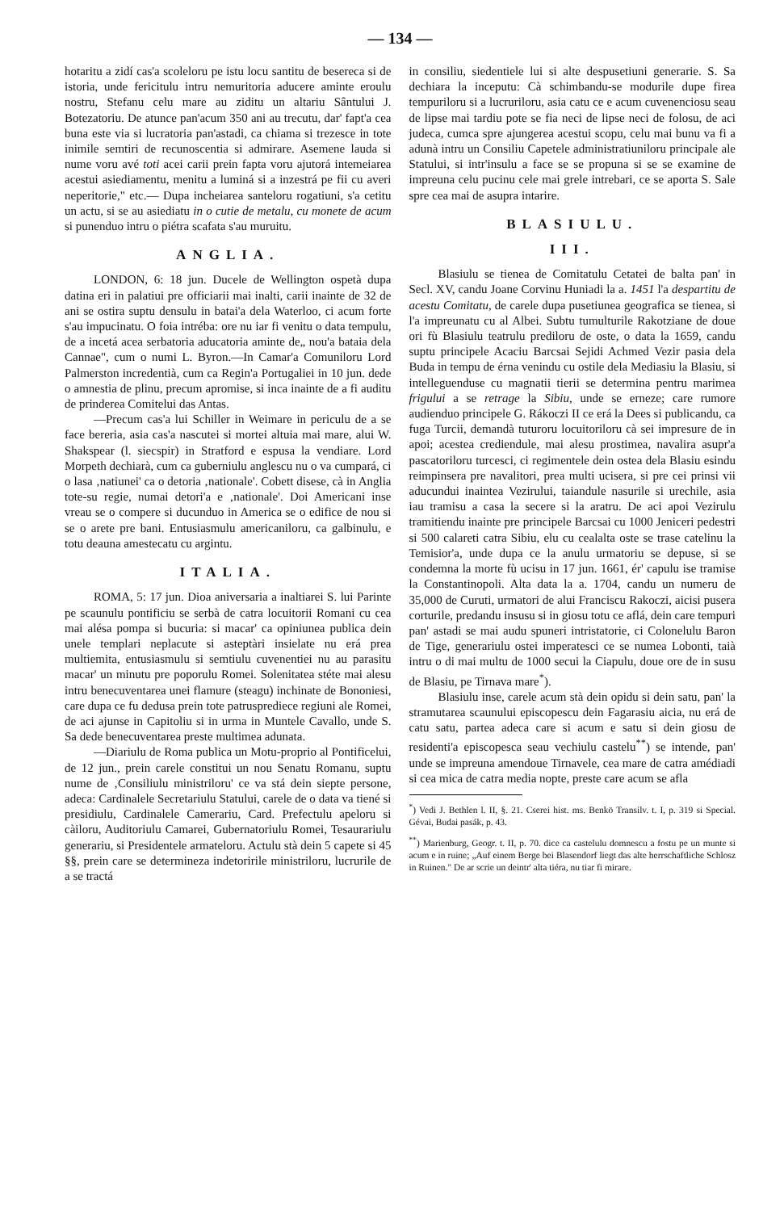— 134 —
hotaritu a zidí cas'a scoleloru pe istu locu santitu de besereca si de istoria, unde fericitulu intru nemuritoria aducere aminte eroulu nostru, Stefanu celu mare au ziditu un altariu Sântului J. Botezatoriu. De atunce pan'acum 350 ani au trecutu, dar' fapt'a cea buna este via si lucratoria pan'astadi, ca chiama si trezesce in tote inimile semtiri de recunoscentia si admirare. Asemene lauda si nume voru avé toti acei carii prein fapta voru ajutorá intemeiarea acestui asiediamentu, menitu a luminá si a inzestrá pe fii cu averi neperitorie," etc.— Dupa incheiarea santeloru rogatiuni, s'a cetitu un actu, si se au asiediatu in o cutie de metalu, cu monete de acum si punenduo intru o piétra scafata s'au muruitu.
ANGLIA.
LONDON, 6: 18 jun. Ducele de Wellington ospetà dupa datina eri in palatiui pre officiarii mai inalti, carii inainte de 32 de ani se ostira suptu densulu in batai'a dela Waterloo, ci acum forte s'au impucinatu. O foia intréba: ore nu iar fi venitu o data tempulu, de a incetá acea serbatoria aducatoria aminte de„ nou'a bataia dela Cannae", cum o numi L. Byron.—In Camar'a Comuniloru Lord Palmerston incredentià, cum ca Regin'a Portugaliei in 10 jun. dede o amnestia de plinu, precum apromise, si inca inainte de a fi auditu de prinderea Comitelui das Antas.
—Precum cas'a lui Schiller in Weimare in periculu de a se face bereria, asia cas'a nascutei si mortei altuia mai mare, alui W. Shakspear (l. siecspir) in Stratford e espusa la vendiare. Lord Morpeth dechiarà, cum ca guberniulu anglescu nu o va cumpará, ci o lasa ‚natiunei' ca o detoria ‚nationale'. Cobett disese, cà in Anglia tote-su regie, numai detori'a e ‚nationale'. Doi Americani inse vreau se o compere si ducunduo in America se o edifice de nou si se o arete pre bani. Entusiasmulu americaniloru, ca galbinulu, e totu deauna amestecatu cu argintu.
ITALIA.
ROMA, 5: 17 jun. Dioa aniversaria a inaltiarei S. lui Parinte pe scaunulu pontificiu se serbà de catra locuitorii Romani cu cea mai alésa pompa si bucuria: si macar' ca opiniunea publica dein unele templari neplacute si asteptàri insielate nu erá prea multiemita, entusiasmulu si semtiulu cuvenentiei nu au parasitu macar' un minutu pre poporulu Romei. Solenitatea stéte mai alesu intru benecuventarea unei flamure (steagu) inchinate de Bononiesi, care dupa ce fu dedusa prein tote patrusprediece regiuni ale Romei, de aci ajunse in Capitoliu si in urma in Muntele Cavallo, unde S. Sa dede benecuventarea preste multimea adunata.
—Diariulu de Roma publica un Motu-proprio al Pontificelui, de 12 jun., prein carele constitui un nou Senatu Romanu, suptu nume de ‚Consiliulu ministriloru' ce va stá dein siepte persone, adeca: Cardinalele Secretariulu Statului, carele de o data va tiené si presidiulu, Cardinalele Camerariu, Card. Prefectulu apeloru si càiloru, Auditoriulu Camarei, Gubernatoriulu Romei, Tesaurariulu generariu, si Presidentele armateloru. Actulu stà dein 5 capete si 45 §§, prein care se determineza indetoririle ministriloru, lucrurile de a se tractá
in consiliu, siedentiele lui si alte despusetiuni generarie. S. Sa dechiara la inceputu: Cà schimbandu-se modurile dupe firea tempuriloru si a lucruriloru, asia catu ce e acum cuvenenciosu seau de lipse mai tardiu pote se fia neci de lipse neci de folosu, de aci judeca, cumca spre ajungerea acestui scopu, celu mai bunu va fi a adunà intru un Consiliu Capetele administratiuniloru principale ale Statului, si intr'insulu a face se se propuna si se se examine de impreuna celu pucinu cele mai grele intrebari, ce se aporta S. Sale spre cea mai de asupra intarire.
BLASIULU.
III.
Blasiulu se tienea de Comitatulu Cetatei de balta pan' in Secl. XV, candu Joane Corvinu Huniadi la a. 1451 l'a despartitu de acestu Comitatu, de carele dupa pusetiunea geografica se tienea, si l'a impreunatu cu al Albei. Subtu tumulturile Rakotziane de doue ori fù Blasiulu teatrulu prediloru de oste, o data la 1659, candu suptu principele Acaciu Barcsai Sejidi Achmed Vezir pasia dela Buda in tempu de érna venindu cu ostile dela Mediasiu la Blasiu, si intelleguenduse cu magnatii tierii se determina pentru marimea frigului a se retrage la Sibiu, unde se erneze; care rumore audienduo principele G. Rákoczi II ce erá la Dees si publicandu, ca fuga Turcii, demandà tuturoru locuitoriloru cà sei impresure de in apoi; acestea crediendule, mai alesu prostimea, navalira asupr'a pascatoriloru turcesci, ci regimentele dein ostea dela Blasiu esindu reimpinsera pre navalitori, prea multi ucisera, si pre cei prinsi vii aducundui inaintea Vezirului, taiandule nasurile si urechile, asia iau tramisu a casa la secere si la aratru. De aci apoi Vezirulu tramitiendu inainte pre principele Barcsai cu 1000 Jeniceri pedestri si 500 calareti catra Sibiu, elu cu cealalta oste se trase catelinu la Temisior'a, unde dupa ce la anulu urmatoriu se depuse, si se condemna la morte fù ucisu in 17 jun. 1661, ér' capulu ise tramise la Constantinopoli. Alta data la a. 1704, candu un numeru de 35,000 de Curuti, urmatori de alui Franciscu Rakoczi, aicisi pusera corturile, predandu insusu si in giosu totu ce aflá, dein care tempuri pan' astadi se mai audu spuneri intristatorie, ci Colonelulu Baron de Tige, generariulu ostei imperatesci ce se numea Lobonti, taià intru o di mai multu de 1000 secui la Ciapulu, doue ore de in susu de Blasiu, pe Tirnava mare<sup>*</sup>).
Blasiulu inse, carele acum stà dein opidu si dein satu, pan' la stramutarea scaunului episcopescu dein Fagarasiu aicia, nu erá de catu satu, partea adeca care si acum e satu si dein giosu de residenti'a episcopesca seau vechiulu castelu<sup>**</sup>) se intende, pan' unde se impreuna amendoue Tirnavele, cea mare de catra amédiadi si cea mica de catra media nopte, preste care acum se afla
<sup>*</sup>) Vedi J. Bethlen l. II, §. 21. Cserei hist. ms. Benkö Transilv. t. I, p. 319 si Special. Gévai, Budai pasák, p. 43.
<sup>**</sup>) Marienburg, Geogr. t. II, p. 70. dice ca castelulu domnescu a fostu pe un munte si acum e in ruine; „Auf einem Berge bei Blasendorf liegt das alte herrschaftliche Schlosz in Ruinen." De ar scrie un deintr' alta tiéra, nu tiar fi mirare.